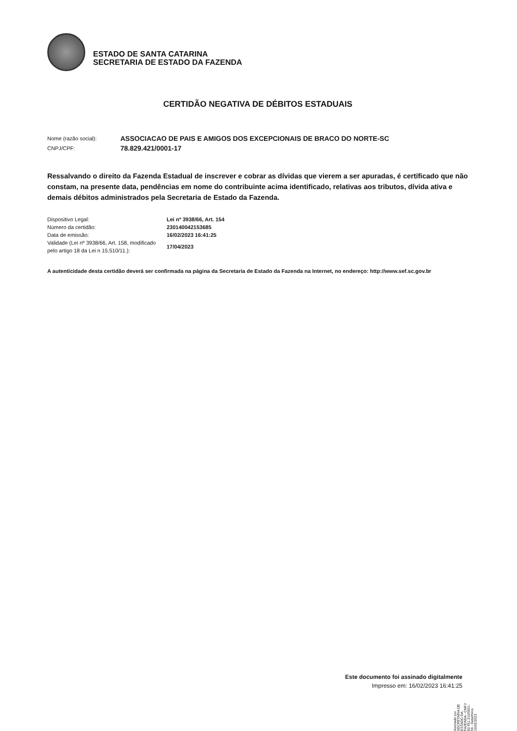ESTADO DE SANTA CATARINA
SECRETARIA DE ESTADO DA FAZENDA
CERTIDÃO NEGATIVA DE DÉBITOS ESTADUAIS
Nome (razão social): ASSOCIACAO DE PAIS E AMIGOS DOS EXCEPCIONAIS DE BRACO DO NORTE-SC CNPJ/CPF: 78.829.421/0001-17
Ressalvando o direito da Fazenda Estadual de inscrever e cobrar as dívidas que vierem a ser apuradas, é certificado que não constam, na presente data, pendências em nome do contribuinte acima identificado, relativas aos tributos, dívida ativa e demais débitos administrados pela Secretaria de Estado da Fazenda.
Dispositivo Legal: Lei nº 3938/66, Art. 154 Número da certidão: 230140042153685 Data de emissão: 16/02/2023 16:41:25 Validade (Lei nº 3938/66, Art. 158, modificado pelo artigo 18 da Lei n 15.510/11.): 17/04/2023
A autenticidade desta certidão deverá ser confirmada na página da Secretaria de Estado da Fazenda na Internet, no endereço: http://www.sef.sc.gov.br
Este documento foi assinado digitalmente
Impresso em: 16/02/2023 16:41:25
Assinado por SECRETARIA DE ESTADO DA FAZENDA - CNPJ: 82.951.310/0001-56 - Data/Hora: 16/02/2023